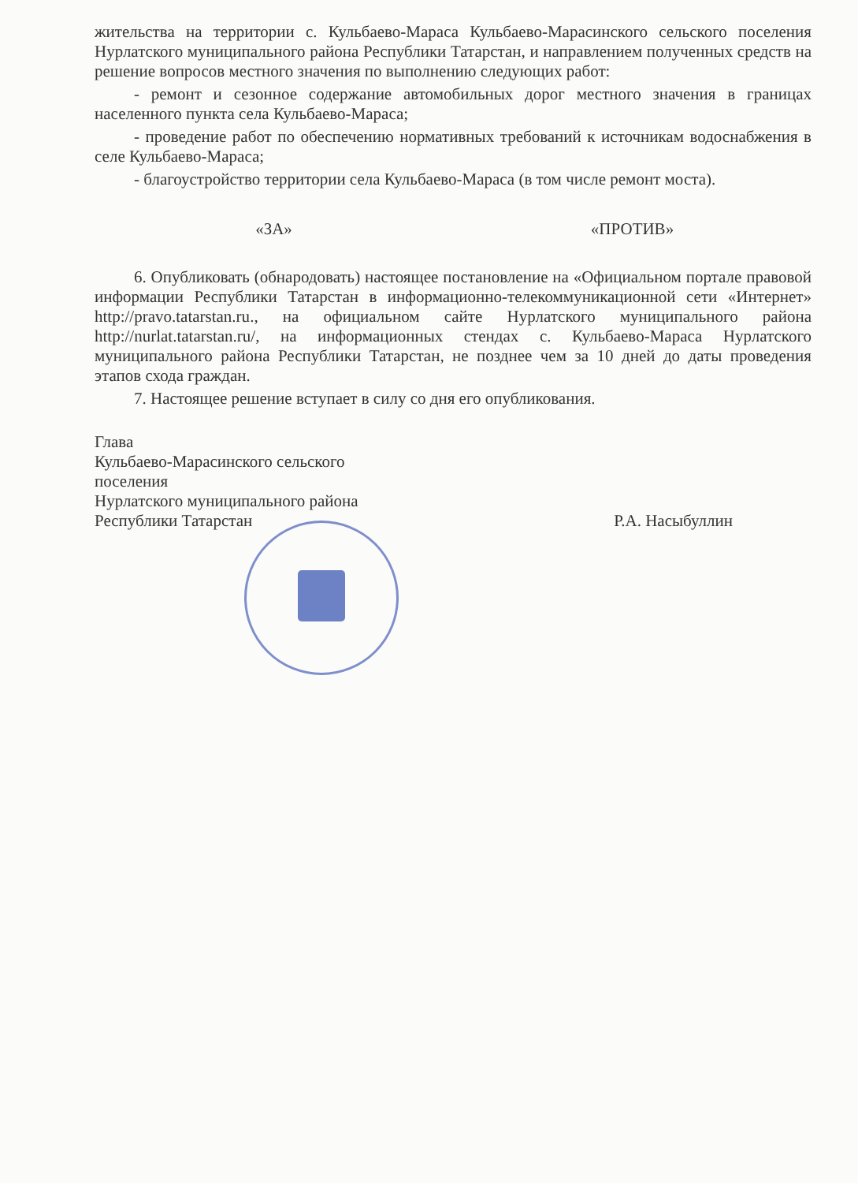жительства на территории с. Кульбаево-Мараса Кульбаево-Марасинского сельского поселения Нурлатского муниципального района Республики Татарстан, и направлением полученных средств на решение вопросов местного значения по выполнению следующих работ:
- ремонт и сезонное содержание автомобильных дорог местного значения в границах населенного пункта села Кульбаево-Мараса;
- проведение работ по обеспечению нормативных требований к источникам водоснабжения в селе Кульбаево-Мараса;
- благоустройство территории села Кульбаево-Мараса (в том числе ремонт моста).
«ЗА» «ПРОТИВ»
6. Опубликовать (обнародовать) настоящее постановление на «Официальном портале правовой информации Республики Татарстан в информационно-телекоммуникационной сети «Интернет» http://pravo.tatarstan.ru., на официальном сайте Нурлатского муниципального района http://nurlat.tatarstan.ru/, на информационных стендах с. Кульбаево-Мараса Нурлатского муниципального района Республики Татарстан, не позднее чем за 10 дней до даты проведения этапов схода граждан.
7. Настоящее решение вступает в силу со дня его опубликования.
Глава
Кульбаево-Марасинского сельского поселения
Нурлатского муниципального района
Республики Татарстан
Р.А. Насыбуллин